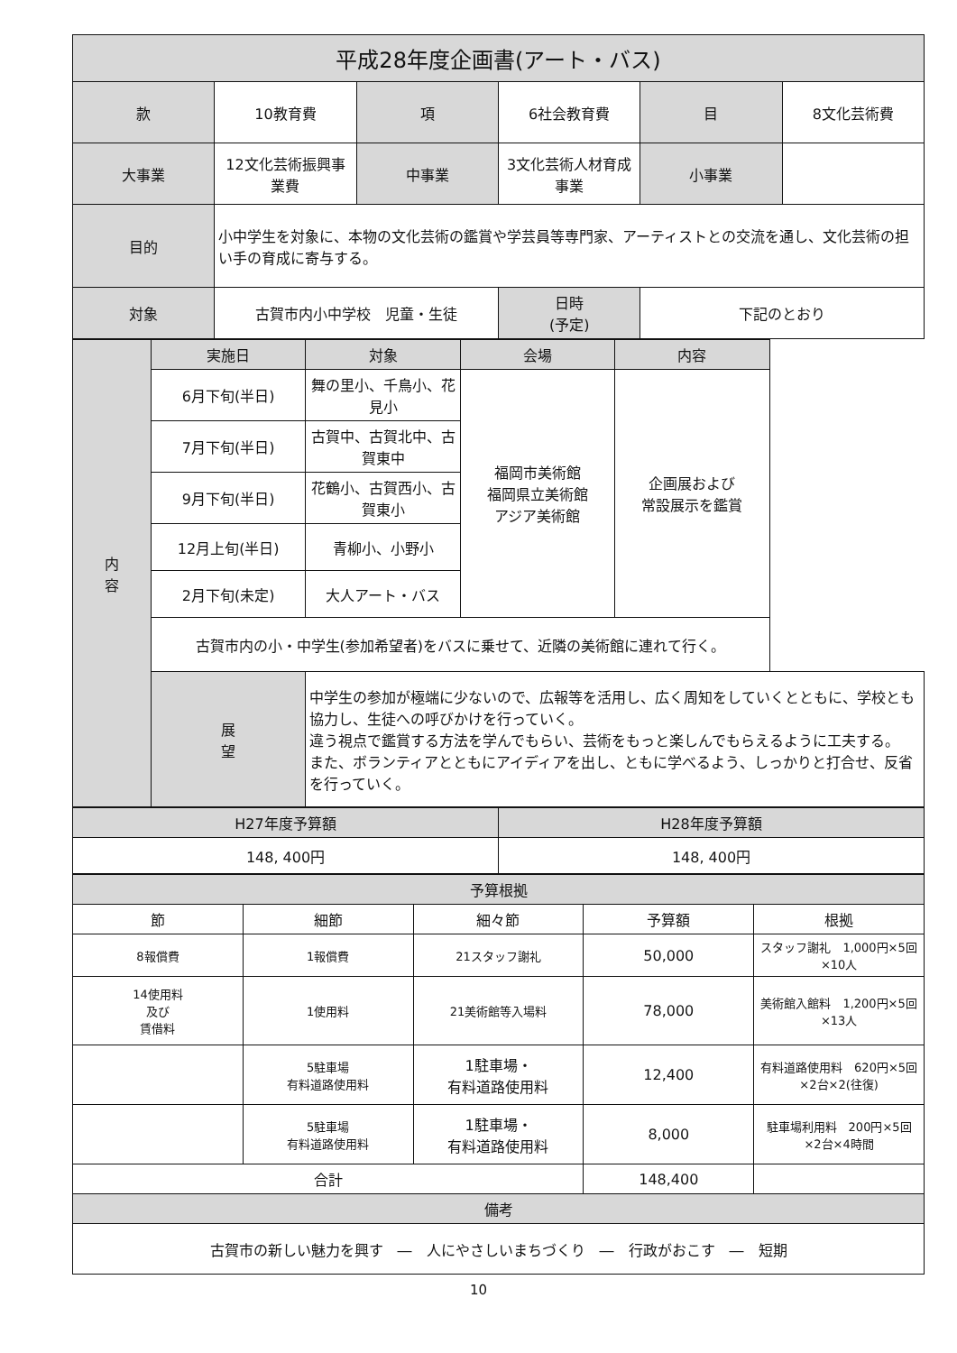| 平成28年度企画書(アート・バス) | | | | | |
| --- | --- | --- | --- | --- | --- |
| 款 | 10教育費 | 項 | 6社会教育費 | 目 | 8文化芸術費 |
| 大事業 | 12文化芸術振興事業費 | 中事業 | 3文化芸術人材育成事業 | 小事業 | |
| 目的 | 小中学生を対象に、本物の文化芸術の鑑賞や学芸員等専門家、アーティストとの交流を通し、文化芸術の担い手の育成に寄与する。 | | | | |
| 対象 | 古賀市内小中学校 児童・生徒 | | 日時 (予定) | 下記のとおり | |
| 内 容 | 実施日 | 対象 | 会場 | 内容 |
| --- | --- | --- | --- | --- |
| | 6月下旬(半日) | 舞の里小、千鳥小、花見小 | 福岡市美術館 福岡県立美術館 アジア美術館 | 企画展および 常設展示を鑑賞 |
| | 7月下旬(半日) | 古賀中、古賀北中、古賀東中 | | |
| | 9月下旬(半日) | 花鶴小、古賀西小、古賀東小 | | |
| | 12月上旬(半日) | 青柳小、小野小 | | |
| | 2月下旬(未定) | 大人アート・バス | | |
| | 古賀市内の小・中学生(参加希望者)をバスに乗せて、近隣の美術館に連れて行く。 | | | |
| | 展 望 | 中学生の参加が極端に少ないので、広報等を活用し、広く周知をしていくとともに、学校とも協力し、生徒への呼びかけを行っていく。 違う視点で鑑賞する方法を学んでもらい、芸術をもっと楽しんでもらえるように工夫する。 また、ボランティアとともにアイディアを出し、ともに学べるよう、しっかりと打合せ、反省を行っていく。 | | |
| H27年度予算額 | H28年度予算額 |
| --- | --- |
| 148, 400円 | 148, 400円 |
| 予算根拠 | | | | |
| --- | --- | --- | --- | --- |
| 節 | 細節 | 細々節 | 予算額 | 根拠 |
| 8報償費 | 1報償費 | 21スタッフ謝礼 | 50,000 | スタッフ謝礼 1,000円×5回×10人 |
| 14使用料 及び 賃借料 | 1使用料 | 21美術館等入場料 | 78,000 | 美術館入館料 1,200円×5回×13人 |
| | 5駐車場 有料道路使用料 | 1駐車場・ 有料道路使用料 | 12,400 | 有料道路使用料 620円×5回×2台×2(往復) |
| | 5駐車場 有料道路使用料 | 1駐車場・ 有料道路使用料 | 8,000 | 駐車場利用料 200円×5回×2台×4時間 |
| 合計 | | | 148,400 | |
| 備考 | | | | |
| 古賀市の新しい魅力を興す ― 人にやさしいまちづくり ― 行政がおこす ― 短期 | | | | |
10